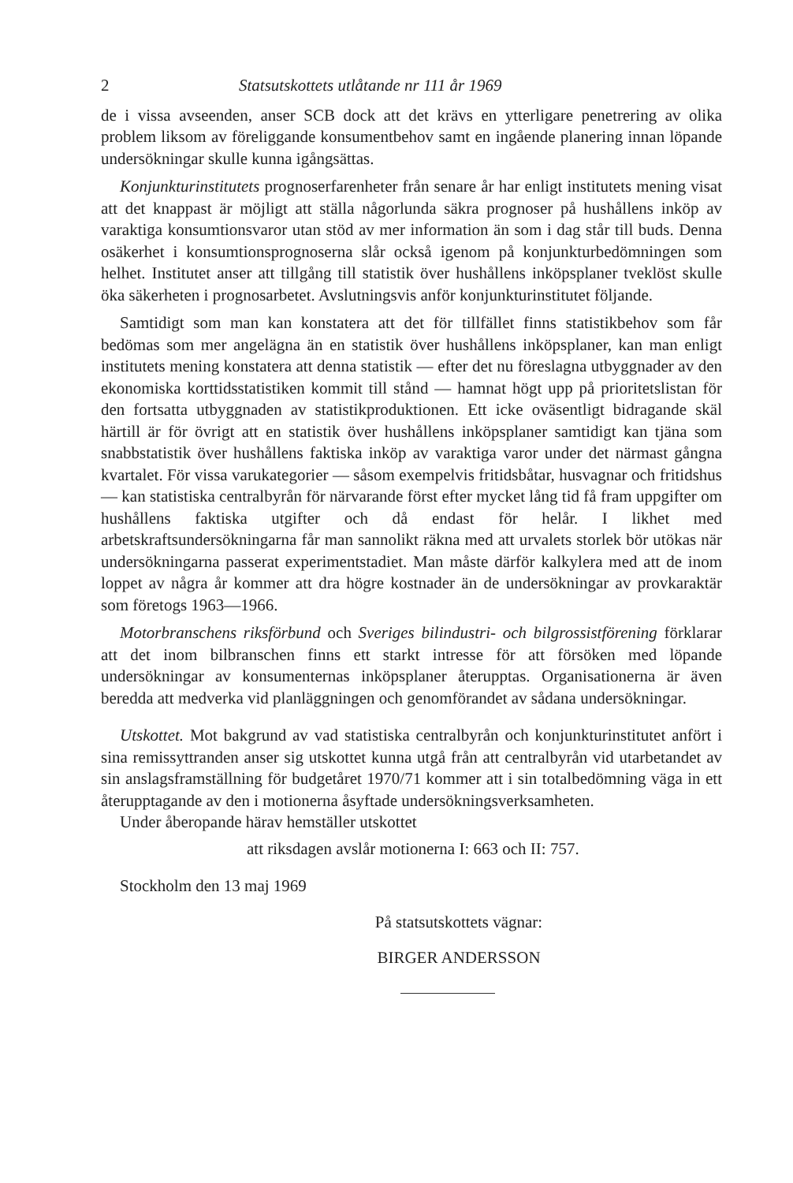2 Statsutskottets utlåtande nr 111 år 1969
de i vissa avseenden, anser SCB dock att det krävs en ytterligare penetrering av olika problem liksom av föreliggande konsumentbehov samt en ingående planering innan löpande undersökningar skulle kunna igångsättas.
Konjunkturinstitutets prognoserfarenheter från senare år har enligt institutets mening visat att det knappast är möjligt att ställa någorlunda säkra prognoser på hushållens inköp av varaktiga konsumtionsvaror utan stöd av mer information än som i dag står till buds. Denna osäkerhet i konsumtionsprognoserna slår också igenom på konjunkturbedömningen som helhet. Institutet anser att tillgång till statistik över hushållens inköpsplaner tveklöst skulle öka säkerheten i prognosarbetet. Avslutningsvis anför konjunkturinstitutet följande.
Samtidigt som man kan konstatera att det för tillfället finns statistikbehov som får bedömas som mer angelägna än en statistik över hushållens inköpsplaner, kan man enligt institutets mening konstatera att denna statistik — efter det nu föreslagna utbyggnader av den ekonomiska korttidsstatistiken kommit till stånd — hamnat högt upp på prioritetslistan för den fortsatta utbyggnaden av statistikproduktionen. Ett icke oväsentligt bidragande skäl härtill är för övrigt att en statistik över hushållens inköpsplaner samtidigt kan tjäna som snabbstatistik över hushållens faktiska inköp av varaktiga varor under det närmast gångna kvartalet. För vissa varukategorier — såsom exempelvis fritidsbåtar, husvagnar och fritidshus — kan statistiska centralbyrån för närvarande först efter mycket lång tid få fram uppgifter om hushållens faktiska utgifter och då endast för helår. I likhet med arbetskraftsundersökningarna får man sannolikt räkna med att urvalets storlek bör utökas när undersökningarna passerat experimentstadiet. Man måste därför kalkylera med att de inom loppet av några år kommer att dra högre kostnader än de undersökningar av provkaraktär som företogs 1963—1966.
Motorbranschens riksförbund och Sveriges bilindustri- och bilgrossistförening förklarar att det inom bilbranschen finns ett starkt intresse för att försöken med löpande undersökningar av konsumenternas inköpsplaner återupptas. Organisationerna är även beredda att medverka vid planläggningen och genomförandet av sådana undersökningar.
Utskottet. Mot bakgrund av vad statistiska centralbyrån och konjunkturinstitutet anfört i sina remissyttranden anser sig utskottet kunna utgå från att centralbyrån vid utarbetandet av sin anslagsframställning för budgetåret 1970/71 kommer att i sin totalbedömning väga in ett återupptagande av den i motionerna åsyftade undersökningsverksamheten.
Under åberopande härav hemställer utskottet
att riksdagen avslår motionerna I: 663 och II: 757.
Stockholm den 13 maj 1969
På statsutskottets vägnar:
BIRGER ANDERSSON